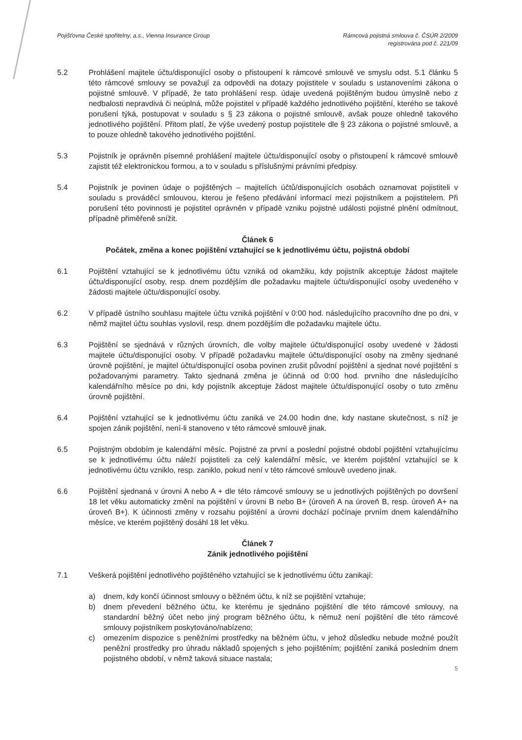Pojišťovna České spořitelny, a.s., Vienna Insurance Group
Rámcová pojistná smlouva č. ČSÚR 2/2009
registrována pod č. 221/09
5.2 Prohlášení majitele účtu/disponující osoby o přistoupení k rámcové smlouvě ve smyslu odst. 5.1 článku 5 této rámcové smlouvy se považují za odpovědi na dotazy pojistitele v souladu s ustanoveními zákona o pojistné smlouvě. V případě, že tato prohlášení resp. údaje uvedená pojištěným budou úmyslně nebo z nedbalosti nepravdivá či neúplná, může pojistitel v případě každého jednotlivého pojištění, kterého se takové porušení týká, postupovat v souladu s § 23 zákona o pojistné smlouvě, avšak pouze ohledně takového jednotlivého pojištění. Přitom platí, že výše uvedený postup pojistitele dle § 23 zákona o pojistné smlouvě, a to pouze ohledně takového jednotlivého pojištění.
5.3 Pojistník je oprávněn písemné prohlášení majitele účtu/disponující osoby o přistoupení k rámcové smlouvě zajistit též elektronickou formou, a to v souladu s příslušnými právními předpisy.
5.4 Pojistník je povinen údaje o pojištěných – majitelích účtů/disponujících osobách oznamovat pojistiteli v souladu s prováděcí smlouvou, kterou je řešeno předávání informací mezi pojistníkem a pojistitelem. Při porušení této povinnosti je pojistitel oprávněn v případě vzniku pojistné události pojistné plnění odmítnout, případně přiměřeně snížit.
Článek 6
Počátek, změna a konec pojištění vztahující se k jednotlivému účtu, pojistná období
6.1 Pojištění vztahující se k jednotlivému účtu vzniká od okamžiku, kdy pojistník akceptuje žádost majitele účtu/disponující osoby, resp. dnem pozdějším dle požadavku majitele účtu/disponující osoby uvedeného v žádosti majitele účtu/disponující osoby.
6.2 V případě ústního souhlasu majitele účtu vzniká pojištění v 0:00 hod. následujícího pracovního dne po dni, v němž majitel účtu souhlas vyslovil, resp. dnem pozdějším dle požadavku majitele účtu.
6.3 Pojištění se sjednává v různých úrovních, dle volby majitele účtu/disponující osoby uvedené v žádosti majitele účtu/disponující osoby. V případě požadavku majitele účtu/disponující osoby na změny sjednané úrovně pojištění, je majitel účtu/disponující osoba povinen zrušit původní pojištění a sjednat nové pojištění s požadovanými parametry. Takto sjednaná změna je účinná od 0:00 hod. prvního dne následujícího kalendářního měsíce po dni, kdy pojistník akceptuje žádost majitele účtu/disponující osoby o tuto změnu úrovně pojištění.
6.4 Pojištění vztahující se k jednotlivému účtu zaniká ve 24.00 hodin dne, kdy nastane skutečnost, s níž je spojen zánik pojištění, není-li stanoveno v této rámcové smlouvě jinak.
6.5 Pojistným obdobím je kalendářní měsíc. Pojistné za první a poslední pojistné období pojištění vztahujícímu se k jednotlivému účtu náleží pojistiteli za celý kalendářní měsíc, ve kterém pojištění vztahující se k jednotlivému účtu vzniklo, resp. zaniklo, pokud není v této rámcové smlouvě uvedeno jinak.
6.6 Pojištění sjednaná v úrovni A nebo A + dle této rámcové smlouvy se u jednotlivých pojištěných po dovršení 18 let věku automaticky změní na pojištění v úrovni B nebo B+ (úroveň A na úroveň B, resp. úroveň A+ na úroveň B+). K účinnosti změny v rozsahu pojištění a úrovni dochází počínaje prvním dnem kalendářního měsíce, ve kterém pojištěný dosáhl 18 let věku.
Článek 7
Zánik jednotlivého pojištění
7.1 Veškerá pojištění jednotlivého pojištěného vztahující se k jednotlivému účtu zanikají:
a) dnem, kdy končí účinnost smlouvy o běžném účtu, k níž se pojištění vztahuje;
b) dnem převedení běžného účtu, ke kterému je sjednáno pojištění dle této rámcové smlouvy, na standardní běžný účet nebo jiný program běžného účtu, k němuž není pojištění dle této rámcové smlouvy pojistníkem poskytováno/nabízeno;
c) omezením dispozice s peněžními prostředky na běžném účtu, v jehož důsledku nebude možné použít peněžní prostředky pro úhradu nákladů spojených s jeho pojištěním; pojištění zaniká posledním dnem pojistného období, v němž taková situace nastala;
5